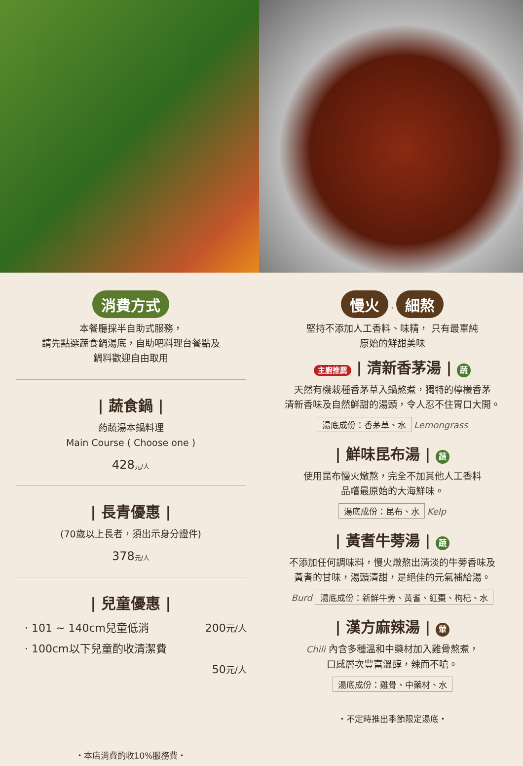消費方式
本餐廳採半自助式服務，
請先點選蔬食鍋湯底，自助吧料理台餐點及
鍋料歡迎自由取用
| 蔬食鍋 |
葯蔬湯本鍋料理
Main Course ( Choose one )
428元/人
| 長青優惠 |
(70歲以上長者，須出示身分證件)
378元/人
| 兒童優惠 |
· 101 ~ 140cm兒童低消 200元/人
· 100cm以下兒童酌收清潔費 50元/人
・本店消費酌收10%服務費・
慢火 · 細熬
堅持不添加人工香料、味精， 只有最單純
原始的鮮甜美味
主廚推薦 | 清新香茅湯 | 蔬
天然有機栽種香茅草入鍋熬煮，獨特的檸檬香茅
清新香味及自然鮮甜的湯頭，令人忍不住胃口大開。
湯底成份：香茅草、水 Lemongrass
| 鮮味昆布湯 | 蔬
使用昆布慢火燉熬，完全不加其他人工香料
品嚐最原始的大海鮮味。
湯底成份：昆布、水 Kelp
| 黃耆牛蒡湯 | 蔬
不添加任何調味料，慢火燉熬出清淡的牛蒡香味及
黃耆的甘味，湯頭清甜，是絕佳的元氣補給湯。
Burd 湯底成份：新鮮牛蒡、黃耆、紅棗、枸杞、水
| 漢方麻辣湯 | 葷
Chili 內含多種溫和中藥材加入雞骨熬煮，
口感層次豐富溫醇，辣而不嗆。
湯底成份：雞骨、中藥材、水
・不定時推出季節限定湯底・